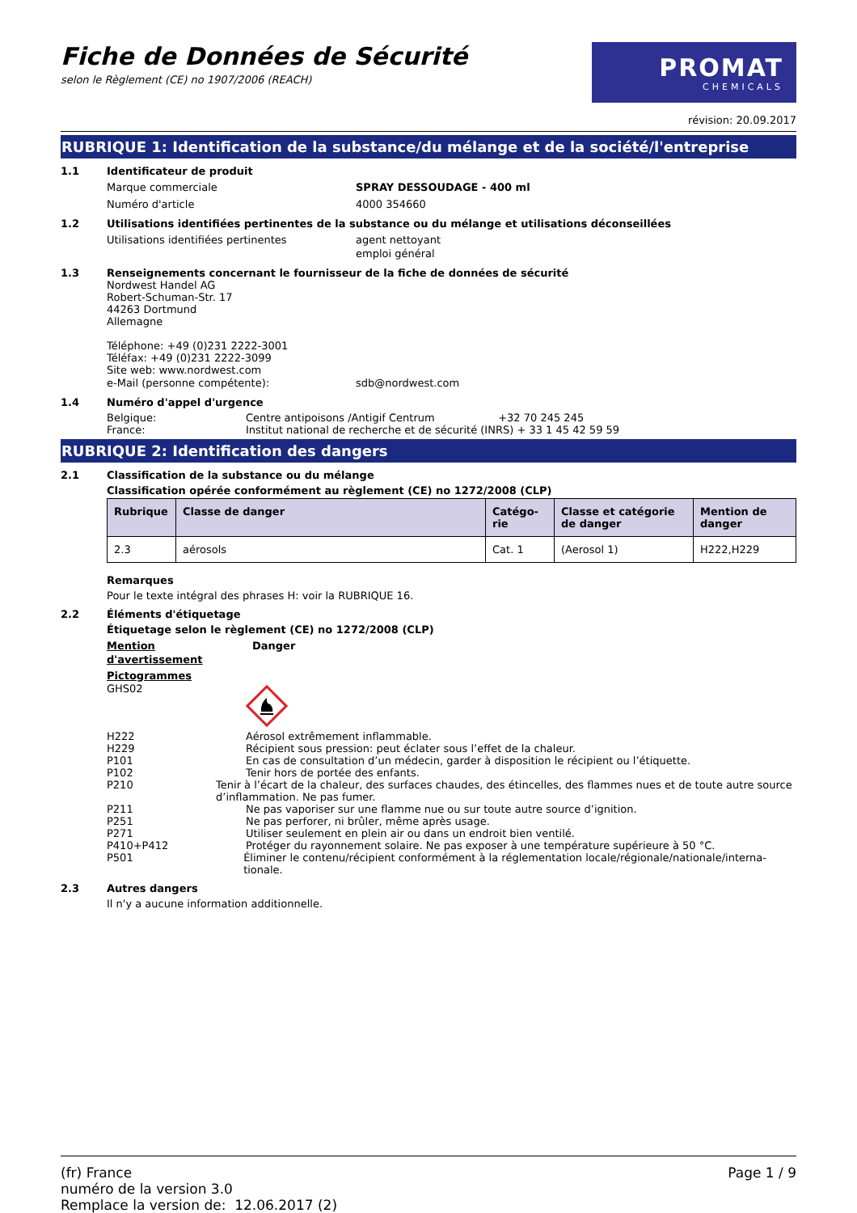Fiche de Données de Sécurité
selon le Règlement (CE) no 1907/2006 (REACH)
PROMAT
CHEMICALS
révision: 20.09.2017
RUBRIQUE 1: Identification de la substance/du mélange et de la société/l'entreprise
1.1 Identificateur de produit
Marque commerciale SPRAY DESSOUDAGE - 400 ml
Numéro d'article 4000 354660
1.2 Utilisations identifiées pertinentes de la substance ou du mélange et utilisations déconseillées
Utilisations identifiées pertinentes agent nettoyant
emploi général
1.3
Renseignements concernant le fournisseur de la fiche de données de sécurité
Nordwest Handel AG
Robert-Schuman-Str. 17
44263 Dortmund
Allemagne
Téléphone: +49 (0)231 2222-3001
Téléfax: +49 (0)231 2222-3099
Site web: www.nordwest.com
e-Mail (personne compétente): sdb@nordwest.com
1.4 Numéro d'appel d'urgence
Belgique:
France:
Centre antipoisons /Antigif Centrum +32 70 245 245
Institut national de recherche et de sécurité (INRS) + 33 1 45 42 59 59
RUBRIQUE 2: Identification des dangers
2.1 Classification de la substance ou du mélange
Classification opérée conformément au règlement (CE) no 1272/2008 (CLP)
| Rubrique | Classe de danger | Catégo- rie | Classe et catégorie de danger | Mention de danger |
| --- | --- | --- | --- | --- |
| 2.3 | aérosols | Cat. 1 | (Aerosol 1) | H222,H229 |
Remarques
Pour le texte intégral des phrases H: voir la RUBRIQUE 16.
2.2 Éléments d'étiquetage
Étiquetage selon le règlement (CE) no 1272/2008 (CLP)
Mention d'avertissement Danger
Pictogrammes
GHS02
H222 Aérosol extrêmement inflammable.
H229 Récipient sous pression: peut éclater sous l’effet de la chaleur.
P101 En cas de consultation d’un médecin, garder à disposition le récipient ou l’étiquette.
P102 Tenir hors de portée des enfants.
P210 Tenir à l’écart de la chaleur, des surfaces chaudes, des étincelles, des flammes nues et de toute autre source d’inflammation. Ne pas fumer.
P211 Ne pas vaporiser sur une flamme nue ou sur toute autre source d’ignition.
P251 Ne pas perforer, ni brûler, même après usage.
P271 Utiliser seulement en plein air ou dans un endroit bien ventilé.
P410+P412 Protéger du rayonnement solaire. Ne pas exposer à une température supérieure à 50 °C.
P501 Éliminer le contenu/récipient conformément à la réglementation locale/régionale/nationale/interna-tionale.
2.3 Autres dangers
Il n'y a aucune information additionnelle.
(fr) France
numéro de la version 3.0
Remplace la version de: 12.06.2017 (2)
Page 1 / 9